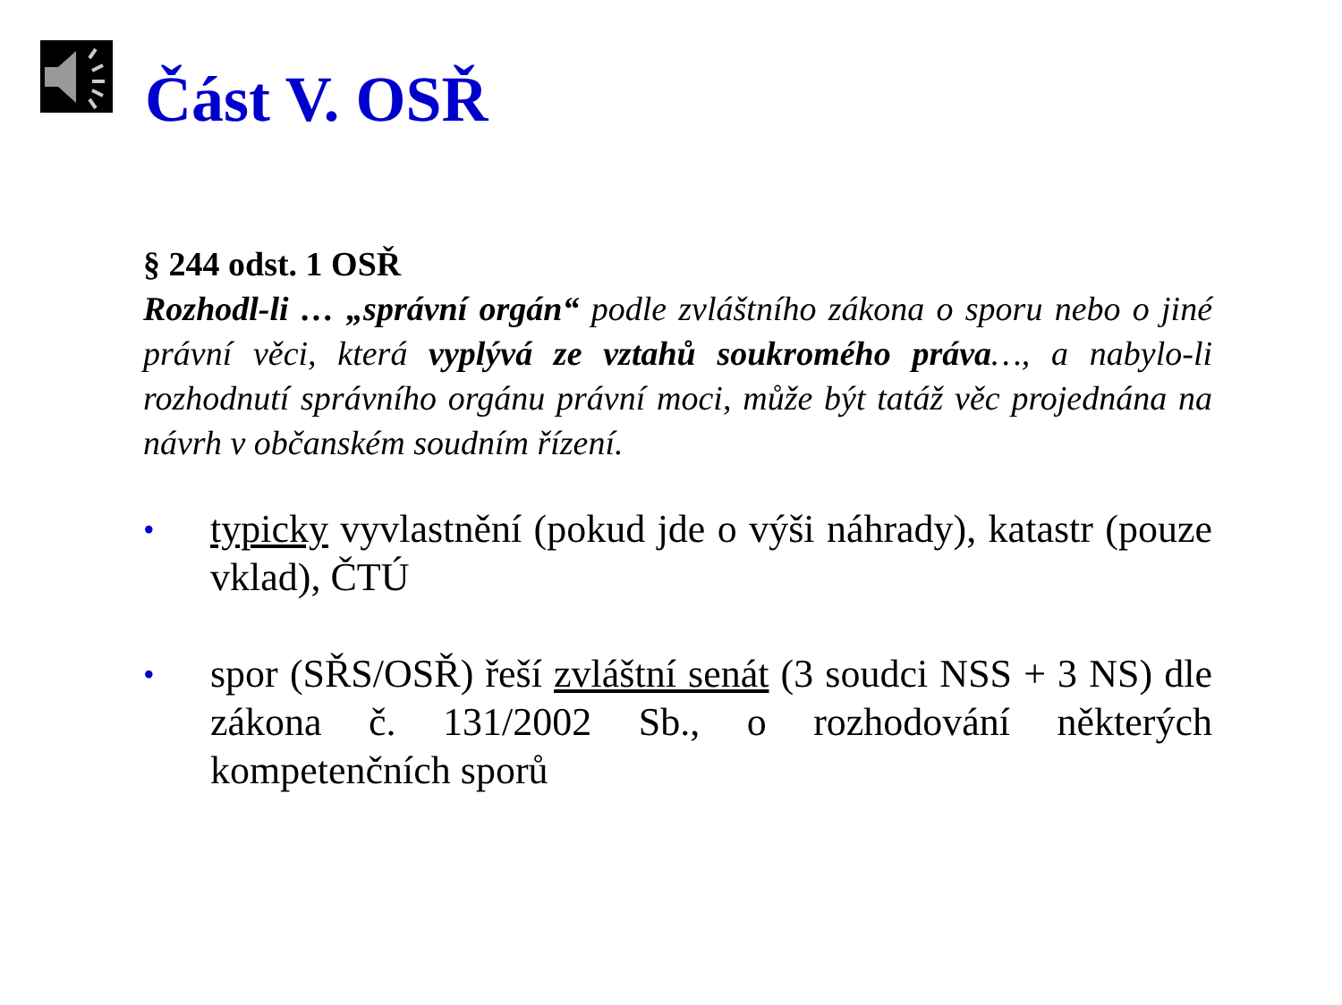Část V. OSŘ
§ 244 odst. 1 OSŘ
Rozhodl-li … „správní orgán“ podle zvláštního zákona o sporu nebo o jiné právní věci, která vyplývá ze vztahů soukromého práva…, a nabylo-li rozhodnutí správního orgánu právní moci, může být tatáž věc projednána na návrh v občanském soudním řízení.
• typicky vyvlastnění (pokud jde o výši náhrady), katastr (pouze vklad), ČTÚ
• spor (SŘS/OSŘ) řeší zvláštní senát (3 soudci NSS + 3 NS) dle zákona č. 131/2002 Sb., o rozhodování některých kompetenčních sporů